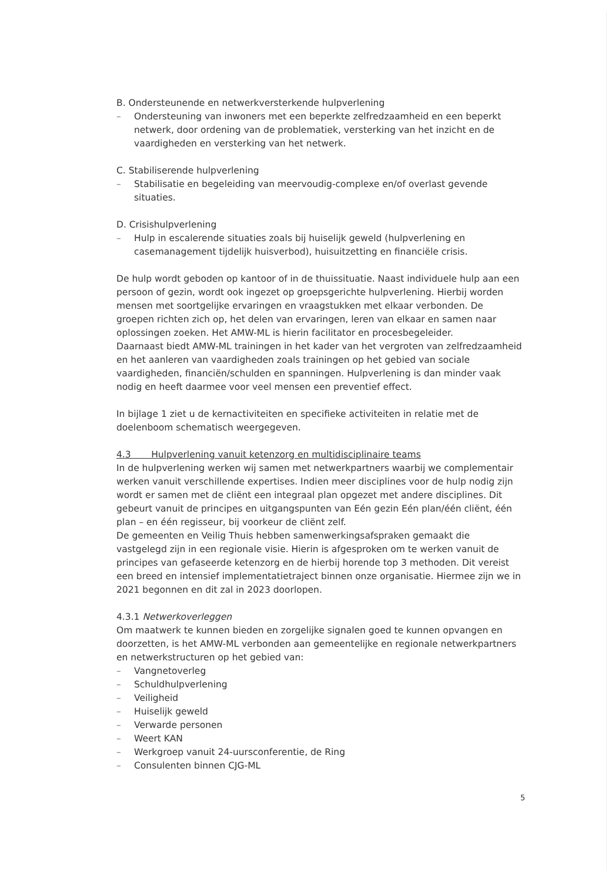B. Ondersteunende en netwerkversterkende hulpverlening
– Ondersteuning van inwoners met een beperkte zelfredzaamheid en een beperkt netwerk, door ordening van de problematiek, versterking van het inzicht en de vaardigheden en versterking van het netwerk.
C. Stabiliserende hulpverlening
– Stabilisatie en begeleiding van meervoudig-complexe en/of overlast gevende situaties.
D. Crisishulpverlening
– Hulp in escalerende situaties zoals bij huiselijk geweld (hulpverlening en casemanagement tijdelijk huisverbod), huisuitzetting en financiële crisis.
De hulp wordt geboden op kantoor of in de thuissituatie. Naast individuele hulp aan een persoon of gezin, wordt ook ingezet op groepsgerichte hulpverlening. Hierbij worden mensen met soortgelijke ervaringen en vraagstukken met elkaar verbonden. De groepen richten zich op, het delen van ervaringen, leren van elkaar en samen naar oplossingen zoeken. Het AMW-ML is hierin facilitator en procesbegeleider.
Daarnaast biedt AMW-ML trainingen in het kader van het vergroten van zelfredzaamheid en het aanleren van vaardigheden zoals trainingen op het gebied van sociale vaardigheden, financiën/schulden en spanningen. Hulpverlening is dan minder vaak nodig en heeft daarmee voor veel mensen een preventief effect.
In bijlage 1 ziet u de kernactiviteiten en specifieke activiteiten in relatie met de doelenboom schematisch weergegeven.
4.3 Hulpverlening vanuit ketenzorg en multidisciplinaire teams
In de hulpverlening werken wij samen met netwerkpartners waarbij we complementair werken vanuit verschillende expertises. Indien meer disciplines voor de hulp nodig zijn wordt er samen met de cliënt een integraal plan opgezet met andere disciplines. Dit gebeurt vanuit de principes en uitgangspunten van Eén gezin Eén plan/één cliënt, één plan – en één regisseur, bij voorkeur de cliënt zelf.
De gemeenten en Veilig Thuis hebben samenwerkingsafspraken gemaakt die vastgelegd zijn in een regionale visie. Hierin is afgesproken om te werken vanuit de principes van gefaseerde ketenzorg en de hierbij horende top 3 methoden. Dit vereist een breed en intensief implementatietraject binnen onze organisatie. Hiermee zijn we in 2021 begonnen en dit zal in 2023 doorlopen.
4.3.1 Netwerkoverleggen
Om maatwerk te kunnen bieden en zorgelijke signalen goed te kunnen opvangen en doorzetten, is het AMW-ML verbonden aan gemeentelijke en regionale netwerkpartners en netwerkstructuren op het gebied van:
– Vangnetoverleg
– Schuldhulpverlening
– Veiligheid
– Huiselijk geweld
– Verwarde personen
– Weert KAN
– Werkgroep vanuit 24-uursconferentie, de Ring
– Consulenten binnen CJG-ML
5